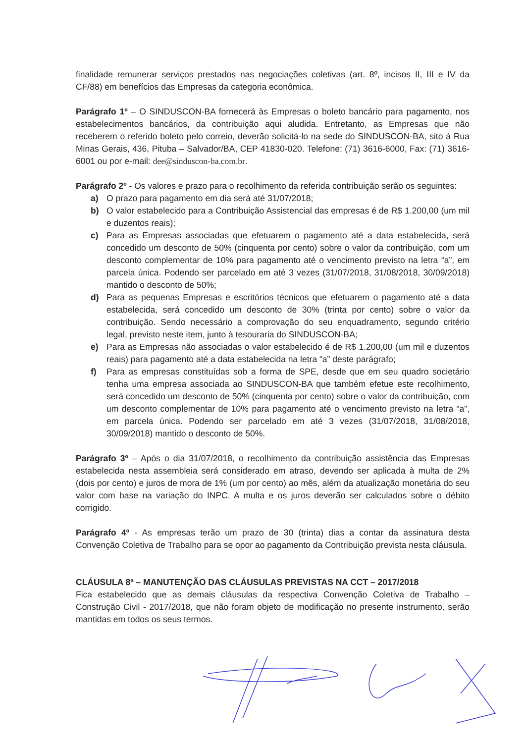finalidade remunerar serviços prestados nas negociações coletivas (art. 8º, incisos II, III e IV da CF/88) em benefícios das Empresas da categoria econômica.
Parágrafo 1º – O SINDUSCON-BA fornecerá às Empresas o boleto bancário para pagamento, nos estabelecimentos bancários, da contribuição aqui aludida. Entretanto, as Empresas que não receberem o referido boleto pelo correio, deverão solicitá-lo na sede do SINDUSCON-BA, sito à Rua Minas Gerais, 436, Pituba – Salvador/BA, CEP 41830-020. Telefone: (71) 3616-6000, Fax: (71) 3616-6001 ou por e-mail: dee@sinduscon-ba.com.br.
Parágrafo 2º - Os valores e prazo para o recolhimento da referida contribuição serão os seguintes:
a) O prazo para pagamento em dia será até 31/07/2018;
b) O valor estabelecido para a Contribuição Assistencial das empresas é de R$ 1.200,00 (um mil e duzentos reais);
c) Para as Empresas associadas que efetuarem o pagamento até a data estabelecida, será concedido um desconto de 50% (cinquenta por cento) sobre o valor da contribuição, com um desconto complementar de 10% para pagamento até o vencimento previsto na letra “a”, em parcela única. Podendo ser parcelado em até 3 vezes (31/07/2018, 31/08/2018, 30/09/2018) mantido o desconto de 50%;
d) Para as pequenas Empresas e escritórios técnicos que efetuarem o pagamento até a data estabelecida, será concedido um desconto de 30% (trinta por cento) sobre o valor da contribuição. Sendo necessário a comprovação do seu enquadramento, segundo critério legal, previsto neste item, junto à tesouraria do SINDUSCON-BA;
e) Para as Empresas não associadas o valor estabelecido é de R$ 1.200,00 (um mil e duzentos reais) para pagamento até a data estabelecida na letra “a” deste parágrafo;
f) Para as empresas constituídas sob a forma de SPE, desde que em seu quadro societário tenha uma empresa associada ao SINDUSCON-BA que também efetue este recolhimento, será concedido um desconto de 50% (cinquenta por cento) sobre o valor da contribuição, com um desconto complementar de 10% para pagamento até o vencimento previsto na letra “a”, em parcela única. Podendo ser parcelado em até 3 vezes (31/07/2018, 31/08/2018, 30/09/2018) mantido o desconto de 50%.
Parágrafo 3º – Após o dia 31/07/2018, o recolhimento da contribuição assistência das Empresas estabelecida nesta assembleia será considerado em atraso, devendo ser aplicada à multa de 2% (dois por cento) e juros de mora de 1% (um por cento) ao mês, além da atualização monetária do seu valor com base na variação do INPC. A multa e os juros deverão ser calculados sobre o débito corrigido.
Parágrafo 4º - As empresas terão um prazo de 30 (trinta) dias a contar da assinatura desta Convenção Coletiva de Trabalho para se opor ao pagamento da Contribuição prevista nesta cláusula.
CLÁUSULA 8ª – MANUTENÇÃO DAS CLÁUSULAS PREVISTAS NA CCT – 2017/2018
Fica estabelecido que as demais cláusulas da respectiva Convenção Coletiva de Trabalho – Construção Civil - 2017/2018, que não foram objeto de modificação no presente instrumento, serão mantidas em todos os seus termos.